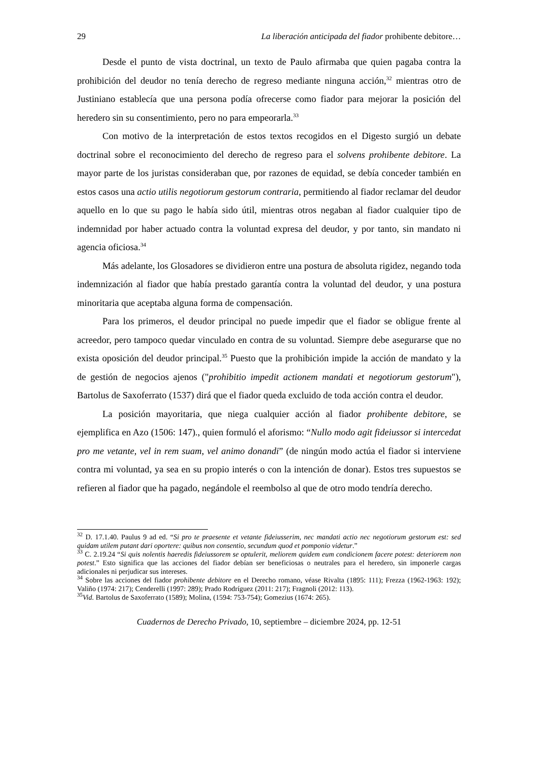29 La liberación anticipada del fiador prohibente debitore…
Desde el punto de vista doctrinal, un texto de Paulo afirmaba que quien pagaba contra la prohibición del deudor no tenía derecho de regreso mediante ninguna acción,<sup>32</sup> mientras otro de Justiniano establecía que una persona podía ofrecerse como fiador para mejorar la posición del heredero sin su consentimiento, pero no para empeorarla.<sup>33</sup>
Con motivo de la interpretación de estos textos recogidos en el Digesto surgió un debate doctrinal sobre el reconocimiento del derecho de regreso para el solvens prohibente debitore. La mayor parte de los juristas consideraban que, por razones de equidad, se debía conceder también en estos casos una actio utilis negotiorum gestorum contraria, permitiendo al fiador reclamar del deudor aquello en lo que su pago le había sido útil, mientras otros negaban al fiador cualquier tipo de indemnidad por haber actuado contra la voluntad expresa del deudor, y por tanto, sin mandato ni agencia oficiosa.<sup>34</sup>
Más adelante, los Glosadores se dividieron entre una postura de absoluta rigidez, negando toda indemnización al fiador que había prestado garantía contra la voluntad del deudor, y una postura minoritaria que aceptaba alguna forma de compensación.
Para los primeros, el deudor principal no puede impedir que el fiador se obligue frente al acreedor, pero tampoco quedar vinculado en contra de su voluntad. Siempre debe asegurarse que no exista oposición del deudor principal.<sup>35</sup> Puesto que la prohibición impide la acción de mandato y la de gestión de negocios ajenos ("prohibitio impedit actionem mandati et negotiorum gestorum"), Bartolus de Saxoferrato (1537) dirá que el fiador queda excluido de toda acción contra el deudor.
La posición mayoritaria, que niega cualquier acción al fiador prohibente debitore, se ejemplifica en Azo (1506: 147)., quien formuló el aforismo: “Nullo modo agit fideiussor si intercedat pro me vetante, vel in rem suam, vel animo donandi” (de ningún modo actúa el fiador si interviene contra mi voluntad, ya sea en su propio interés o con la intención de donar). Estos tres supuestos se refieren al fiador que ha pagado, negándole el reembolso al que de otro modo tendría derecho.
<sup>32</sup> D. 17.1.40. Paulus 9 ad ed. “Si pro te praesente et vetante fideiusserim, nec mandati actio nec negotiorum gestorum est: sed quidam utilem putant dari oportere: quibus non consentio, secundum quod et pomponio videtur.”
<sup>33</sup> C. 2.19.24 “Si quis nolentis haeredis fideiussorem se optulerit, meliorem quidem eum condicionem facere potest: deteriorem non potest.” Esto significa que las acciones del fiador debían ser beneficiosas o neutrales para el heredero, sin imponerle cargas adicionales ni perjudicar sus intereses.
<sup>34</sup> Sobre las acciones del fiador prohibente debitore en el Derecho romano, véase Rivalta (1895: 111); Frezza (1962-1963: 192); Valiño (1974: 217); Cenderelli (1997: 289); Prado Rodríguez (2011: 217); Fragnoli (2012: 113).
<sup>35</sup> Vid. Bartolus de Saxoferrato (1589); Molina, (1594: 753-754); Gomezius (1674: 265).
Cuadernos de Derecho Privado, 10, septiembre – diciembre 2024, pp. 12-51